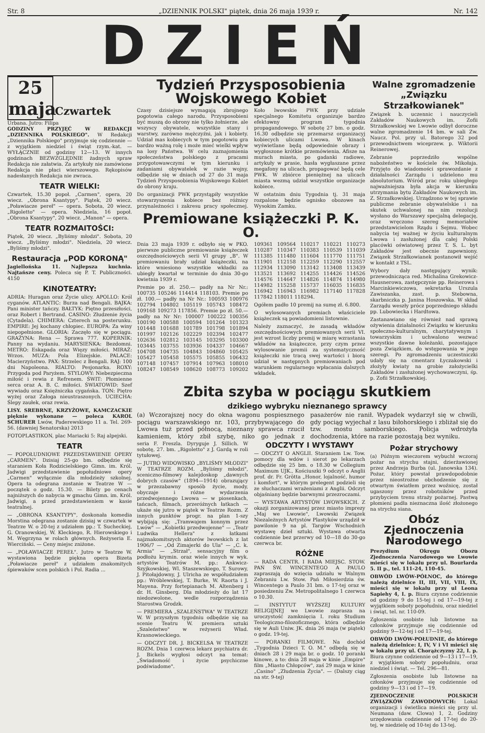Str. 8 „DZIENNIK POLSKI" piątek, dnia 26 maja 1939 r. Nr. 142
DZIEŃ
25 maja Czwartek Urbana. Jutro: Filipa
GODZINY PRZYJĘĆ W REDAKCJI „DZIENNIKA POLSKIEGO". W Redakcji „Dziennika Polskiego" przyjmuje się codziennie — z wyjątkiem niedziel i świąt rzym.-kat. — WYŁĄCZNIE od godziny 12—13. W innych godzinach BEZWZGLĘDNIE żadnych spraw Redakcja nie załatwia. Za artykuły nie zamówione Redakcja nie płaci wierszowego. Rękopisów nadesłanych Redakcja nie zwraca.
TEATR WIELKI:
Czwartek, 15.30 popoł. „Carmen", opera, 20 wiecz. „Obrona Ksantypy". Piątek, 20 wiecz. „Poławiacze pereł" — opera. Sobota, 20 wiecz. „Rigoletto" — opera. Niedziela, 16 popoł. „Obrona Ksantypy", 20 wiecz. „Manon" — opera.
TEATR ROZMAITOŚCI:
Piątek, 20 wiecz. „Byliśmy młodzi". Sobota, 20 wiecz. „Byliśmy młodzi". Niedziela, 20 wiecz. „Byliśmy młodzi".
Restauracja „POD KORONĄ"
Jagiellońska 11. Najlepsza kuchnia. Najtańsze ceny. Poleca się P. T. Publiczności. 4150
KINOTEATRY:
ADRIA: Huragan oraz Życie ulicy. APOLLO: Król cyganów. ATLANTIC: Burza nad Bengali. BAJKA: Pani minister tańczy. BAŁTYK: Piętno przeszłości, oraz Robert i Bertrand. CASINO: Złudzenie życia (Cytadela). CHIMERA: Czterech na posterunku. EMPIRE: Jej kochany chłopiec. EUROPA: Za winy niepopełnione. GLORIA: Zaczęło się w pociągu. GRAŻYNA: Rena — Sprawa 777. KOPERNIK: Panny na wydaniu. MARYSIEŃKA: Bezdomni. METRO: Eskapada oraz Więzy miłości. MIRAŻ: Wrzos. MUZA: Pola Elizejskie. PALACE: Macierzyństwo. PAX: Strzelec z Bengali. RAJ: 100 dni Napoleona. RIALTO: Pesjonarka. ROXY: Przygoda pod Paryżem. STYLOWY: Niebezpieczna miłość i rewia z Refrenem. ŚWIT: Płomienne serca oraz A. B. C. miłości. ŚWIATOWID: Szef wywiadu oraz Księżniczka cygańska. TON: Piętro wyżej oraz Załoga nieustraszonych. UCIECHA: Ślepy zaułek, oraz rewia.
LISY. SREBRNE, KRZYŻOWE, KAMCZACKIE pięknie wykonane — poleca KAROL SCHURER Lwów, Paderewskiego 11 a. Tel. 269-56. (dawniej Senatorska) 2013
FOTOPLASTIKON, plac Mariacki 5: Raj alpejski.
TEATR
— POPOŁUDNIOWE PRZEDSTAWIENIE OPERY „CARMEN". Dzisiaj 25-go bm. odbędzie się staraniem Koła Rodzicielskiego Gimn. im. Król. Jadwigi przedstawienie popołudniowe opery „Carmen" wyłącznie dla młodzieży szkolnej. Opera ta odegrana zostanie w Teatrze W — początek o godz. 15.30. — Bilety po cenach najniższych do nabycia w gmachu Gimn. im. Król. Jadwigi, a przed przedstawieniem w kasie teatralnej.
— „OBRONA KSANTYPY", doskonała komedia Morstina odegrana zostanie dzisiaj w czwartek w Teatrze W. o 20-tej z udziałem pp.: T. Sucheckiej, G. Oranowskiej, W. Kleckiego, R. Hierowskiego i M. Węgrzyna w rolach głównych. Reżyseria E. Wierciński. — Ceny miejsc zniżone.
— „POŁAWIACZE PEREŁ". Jutro w Teatrze W. wystawiona będzie piękna opera Bizeta „Poławiacze pereł" z udziałem znakomitych śpiewaków scen polskich i Pol. Radia ...
Tydzień Przysposobienia Wojskowego Kobiet
Czasy dzisiejsze wymagają zbrojnego pogotowia całego narodu. Przysposobieni być muszą do obrony nie tylko żołnierze, ale wszyscy obywatele, wszystkie stany i warstwy, zarówno mężczyźni, jak i kobiety. Udział mas kobiecych w tym pogotowiu gra bardzo ważną rolę i może mieć wielki wpływ na losy Państwa. W celu zaznajomienia społeczeństwa polskiego z pracami przygotowawczymi w tym kierunku i zadaniami obywatelek w razie wojny, odbędzie się w dniach od 27 do 31 maja Tydzień Przysposobienia Wojskowego Kobiet do obrony kraju.
Do organizacji PWK przystąpiły wszystkie stowarzyszenia kobiece bez różnicy przynależności i zakresu pracy społecznej. Koło lwowskie PWK przy udziale specjalnego Komitetu organizuje bardzo efektowny program tygodnia propagandowego. W sobotę 27 bm. o godz. 16.30 odbędzie się przemarsz organizacyj kobiecych ulicami Lwowa. W kinach wyświetlane będą odpowiednie obrazy i wygłoszone krótkie przemówienia. Afisze na murach miasta, po gadanki radiowe, artykuły w prasie, hasła wygłaszane przez megafony na ulicach, propagować będą cele PWK. W zbiórce pieniężnej na ulicach miasta wezmą udział wszystkie organizacje kobiece.
W ostatnim dniu Tygodnia tj. 31 maja rozpalone będzie ognisko obozowe na Wysokim Zamku.
Premiowane książeczki P. K. O.
Dnia 23 maja 1939 r. odbyło się w PKO. pierwsze publiczne premiowanie książeczek oszczędnościowych serii VI grupy „B". W premiowaniu brały udział książeczki, na które wniesiono wszystkie wkładki za ubiegły kwartał w terminie do dnia 30-go kwietnia 1939 r.
Premie po zł. 250.— padły na Nr Nr.: 100735 105246 114414 118103. Premie po zł. 100.— padły na Nr Nr.: 100593 100976 102794 104802 105119 105743 108472 109168 109273 117856. Premie po zł. 50.— padły na Nr Nr: 100007 100222 100356 100190 100588 100594 101264 101323 101448 101688 101789 101798 101894 101997 102126 102229 102394 102477 102636 102812 103145 103295 103300 103445 103755 103936 104337 104667 104708 104735 104843 104860 105425 105427 105458 105575 105855 106432 107148 107457 107914 107963 108010 108247 108549 108620 108773 109202 109361 109564 110217 110221 110273 110287 110347 110383 110539 111039 111385 111480 111604 111770 111751 111901 112158 112259 112290 112557 112934 113090 113142 113408 113439 113521 113692 114255 114426 114526 114576 114647 114826 114874 114980 114982 115258 115737 116035 116835 116942 116943 116982 117140 117828 117842 118011 118294.
Ogółem padło 10 premij na sumę zł. 6.800.
O wylosowanych premiach właściciele książeczek są powiadomieni listownie.
Należy zaznaczyć, że zasadą wkładów oszczędnościowych premiowanych serii VI. jest wzrost liczby premij w miarę wzrastania wkładów na książeczce, przy czym przez wylosowanie premii za systematyczność książeczki nie tracą swej wartości i biorą udział w następnych premiowaniach pod warunkiem regularnego wpłacania dalszych wkładek.
Walne zgromadzenie „Związku Strzałkowianek"
Związek b. uczennic i nauczycieli Zakładów Naukowych im. Zofii Strzałkowskiej we Lwowie odbył doroczne walne zgromadzenie 14 bm. w sali Zw. Naucz. Pol. przy ul. Batorego 32 pod przewodnictwem wiceprzew. p. Wiktorii Reinerowej.
Zebranie poprzedziło wspólne nabożeństwo w kościele św. Mikołaja. Przyjęto do wiadomości sprawozdanie z działalności Zarządu i udzielono mu absolutorium. Wśród prac roku ubiegłego najważniejsza była akcja w kierunku utrzymania bytu Zakładów Naukowych im. Z. Strzałkowskiej. Urządzono w tej sprawie publiczne zebranie obywatelskie i na skutek uchwalonej na nim rezolucji wysłano do Warszawy specjalną delegację, oraz wręczono szereg memoriałów przedstawicielom Rządu i Sejmu. Wobec nabycia tej ważnej w życiu kulturalnym Lwowa i zasłużonej dla całej Polski placówki oświatowej przez T. S. L. byt Zakładów jest obecnie zapewniony. Związek Strzałkowianek postanowił wejść w kontakt z TSL.
Wybory dały następujący wynik: przewodnicząca red. Michalina Grekowicz-Hausnerowa, zastępczynie pp. Reinerowa i Marcinkiewiczowa, sekretarka Urszula Zawiszanka, zast. p. Stebowna, skarbniczka p. Janina Hoszowska. W skład Zarządu weszły prócz poprzedniego składu pp. Lubowiecka i Hardtowa.
Zastanawiano się również nad sprawą ożywienia działalności Związku w kierunku społeczno-kulturalnym, charytatywnym i towarzyskim i uchwalono wezwać wszystkie dawne koleżanki, pozostające poza Związkiem, do wstępowania w jego szeregi. Po zgromadzeniu uczestniczki udały się na cmentarz Łyczakowski i złożyły kwiaty na grobie założycielki Zakładów i zasłużonej wychowawczyni, śp. p. Zofii Strzałkowskiej.
Zbita szyba w pociągu skutkiem
dzikiego wybryku nieznanego sprawcy
(a) Wczorajszej nocy do okna wagonu pospiesznego pociągu warszawskiego nr. 103, przybywającego do Lwowa tuż przed północą, nieznany sprawca rzucił kamieniem, który zbił szybę, niko go jednak z pasażerów nie ranił. Wypadek wydarzył się w chwili, gdy pociąg wyjechał z lasu biłohorskiego i zbliżał się do tzw. mostu samborskiego. Policja wdrożyła dochodzenia, które na razie pozostają bez wyniku.
seria F. Freszla. Dyryguje J. Sillich. W sobotę, 27. bm. „Rigoletto" z J. Gardą w roli tytułowej.
— JUTRO WIDOWISKO „BYLIŚMY MŁODZI" W TEATRZE ROZM. „Byliśmy młodzi", sceniczno-filmowy kalejdoskop „dawnych dobrych czasów" (1894—1914) obrazujący w przezabawny sposób życie, mody, obyczaje i różne wydarzenia przedwojennego Lwowa — w piosenkach, tańcach, filmach, przeróżnych łatkach — ukaże się jutro w piątek w Teatrze Rozm. Z innych punktów progr. na plan 1-szy wybijają się: „Tramwajem konnym przez Lwów" — „Kobietki przedwojenne" — „Teatr Ludwika Hellera" z łatkami najznakomitszych aktorów lwowskich z lat 1906/7 — „Od Zimajerki do Ula" — „C. k. Armia" — „Strzał", sensacyjny film o podłożu krymin. oraz wiele innych w wyk. artystów Teatrów M. pp.: Ankwicz-Szyjkowskiej, Wl. Staszewskiego, T. Surowy, J. Pitołajdowny, J. Ulricha ze współudziałem pp.: Wróblewskiej, T. Burke, W. Raorta i J. Mayena. Przy fortepianach M. Altenberg i dr. H. Ginsberg. Dla młodzieży do lat 17 niedozwolone, wedle rozporządzenia Starostwa Grodzk.
— PREMIERA „SZALEŃSTWA" W TEATRZE W. W przyszłym tygodniu odbędzie się na scenie Teatru W. premiera sztuki „Szaleństwo" w reżyserii Wład. Krasnowieckiego.
— ODCZYT DR. J. BICKELSA W TEATRZE ROZM. Dnia 1 czerwca lekarz psychiatra dr. J. Bickels wygłosi odczyt na temat: „Świadomość i życie psychiczne podświadome".
ODCZYTY I WYSTAWY
— ODCZYT O ANGLII. Staraniem Lw. Tow. pomocy dla wdów i sierot po lekarzach odbędzie się 25 bm. o 18.30 w Collegium Maximum UJK., Kościuszki 9 odczyt o Anglii prof. dr. Fr. Grötta „Honor, lojalność, humor i komfort", w którym prelegent podzieli się ze słuchaczami wrażeniami z Anglii. Odczyt objaśniany będzie barwnymi przezroczami.
— WYSTAWA ARTYSTÓW LWOWSKICH. Z okazji zorganizowanej przez miasto imprezy „Maj we Lwowie", Lwowski Związek Niezależnych Artystów Plastyków urządził w pawilonie 9 na pl. Targów Wschodnich wystawę dzieł sztuki. Wystawa otwarta codziennie bez przerwy od 10—18 do 30-go czerwca br.
RÓŻNE
— RADA CENTR. I RADA MIEJSC. STOW. PAŃ ŚW. WINCENTEGO A PAULO zapraszają do wzięcia udziału w Walnym Zebraniu Lw. Stow. Pań Miłosierdzia św. Wincentego a Paulo 31 bm. o 17-tej oraz w posiedzeniu Zw. Metropolitalnego 1 czerwca o 10.30.
— INSTYTUT WYŻSZEJ KULTURY RELIGIJNEJ we Lwowie zaprasza na uroczystość zamknięcia I. roku Studium Teologiczno-filozoficznego, która odbędzie się w Auli Uniw. JK. dnia 26 maja (w piątek) o godz. 19-tej.
— PORANKI FILMOWE. Na dochód „Tygodnia Dzieci T. O. M." odbędą się w dniach 28 i 29 maja br. o godz. 10 poranki kinowe, a to: dnia 28 maja w kinie „Empire" film „Miasto Chłopców", zaś 29 maja w kinie „Casino" „Złudzenia Życia". — (Dalszy ciąg na str. 9-tej)
Pożar strychowy
(a) Późnym wieczorem wybuchł wczoraj pożar na strychu stajni, dzierżawionej przez Andrzeja Burba (ul. Janowska 134). Pożar, który powstał prawdopodobnie przez nieostrożne obchodzenie się z otwartym światłem przez woźnicę, został ugaszony przez robotników przed przybyciem trenu straży pożarnej. Pastwą płomieni padła nieznaczna ilość złożonego na strychu siana.
Obóz Zjednoczenia Narodowego
Prezydium Okręgu Obozu Zjednoczenia Narodowego we Lwowie mieści się w lokalu przy ul. Bourlarda 5. II p., tel. 111-24, 110-45.
OBWÓD LWÓW-PÓŁNOC, do którego należą dzielnice II, III, VII, VIII, IX, mieści się w lokalu przy ul Leona Sapiehy 4, I. p. Biura czynne codziennie od godziny 9 do 15-tej i od 17—19-tej z wyjątkiem soboty popołudniu, oraz niedziel i świąt, tel. nr. 110-09.
Zgłoszenia osobiste lub listowne na członków przyjmuje się codziennie od godziny 9—12-tej i od 17—19-tej.
OBWÓD LWÓW-POŁUDNIE, do którego należą dzielnice: I, IV, V i VI mieści się w lokalu przy ul. Chorążczyzny 22, I. p. Biura czynne codziennie od 9—13 i 17—19, z wyjątkiem soboty popołudniu, oraz niedziel i świąt. — Tel. 296—81.
Zgłoszenia osobiste lub listowne na członków przyjmuje się codziennie od godziny 9—13 i od 17—19.
ZJEDNOCZENIE POLSKICH ZWIĄZKÓW ZAWODOWYCH: Lokal organizacji i świetlica mieści się przy ul. Neumana (daw. Clowa) 1, 2. Godziny urzędowania codziennie od 17-tej do 20-tej, w niedzielę od 10-tej do 13-tej.